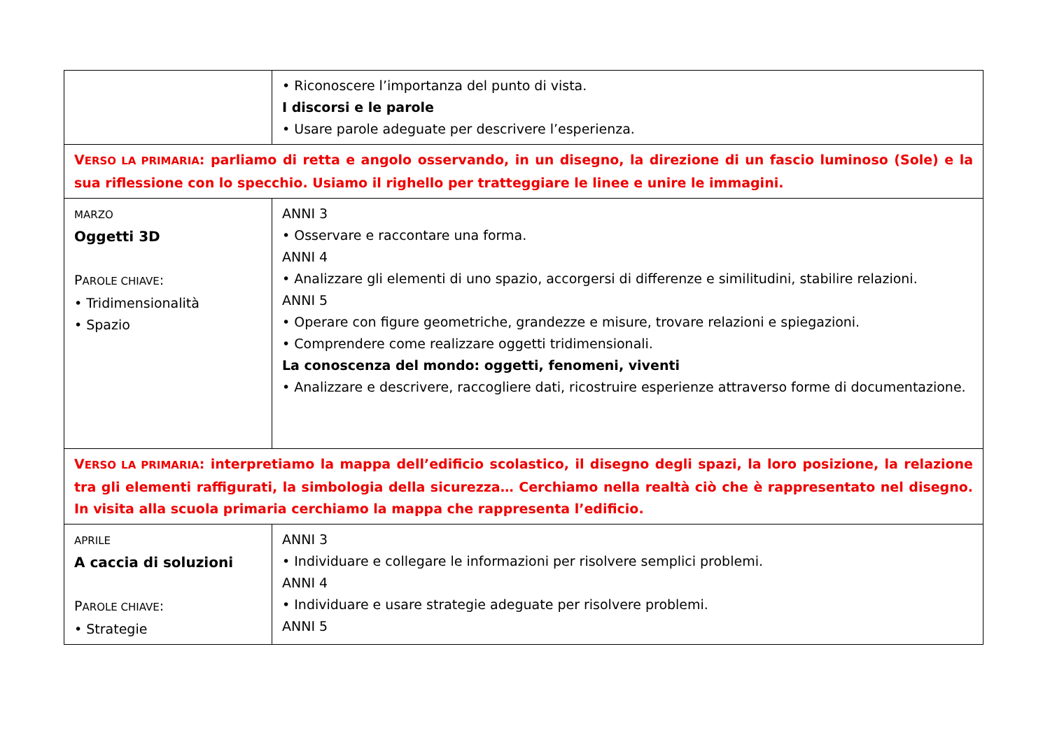| | • Riconoscere l’importanza del punto di vista. I discorsi e le parole • Usare parole adeguate per descrivere l’esperienza. |
| V ERSO LA PRIMARIA : parliamo di retta e angolo osservando, in un disegno, la direzione di un fascio luminoso (Sole) e la sua riflessione con lo specchio. Usiamo il righello per tratteggiare le linee e unire le immagini. | |
| MARZO Oggetti 3D P AROLE CHIAVE : • Tridimensionalità • Spazio | ANNI 3 • Osservare e raccontare una forma. ANNI 4 • Analizzare gli elementi di uno spazio, accorgersi di differenze e similitudini, stabilire relazioni. ANNI 5 • Operare con figure geometriche, grandezze e misure, trovare relazioni e spiegazioni. • Comprendere come realizzare oggetti tridimensionali. La conoscenza del mondo: oggetti, fenomeni, viventi • Analizzare e descrivere, raccogliere dati, ricostruire esperienze attraverso forme di documentazione. |
| V ERSO LA PRIMARIA : interpretiamo la mappa dell’edificio scolastico, il disegno degli spazi, la loro posizione, la relazione tra gli elementi raffigurati, la simbologia della sicurezza… Cerchiamo nella realtà ciò che è rappresentato nel disegno. In visita alla scuola primaria cerchiamo la mappa che rappresenta l’edificio. | |
| APRILE A caccia di soluzioni P AROLE CHIAVE : • Strategie | ANNI 3 • Individuare e collegare le informazioni per risolvere semplici problemi. ANNI 4 • Individuare e usare strategie adeguate per risolvere problemi. ANNI 5 |